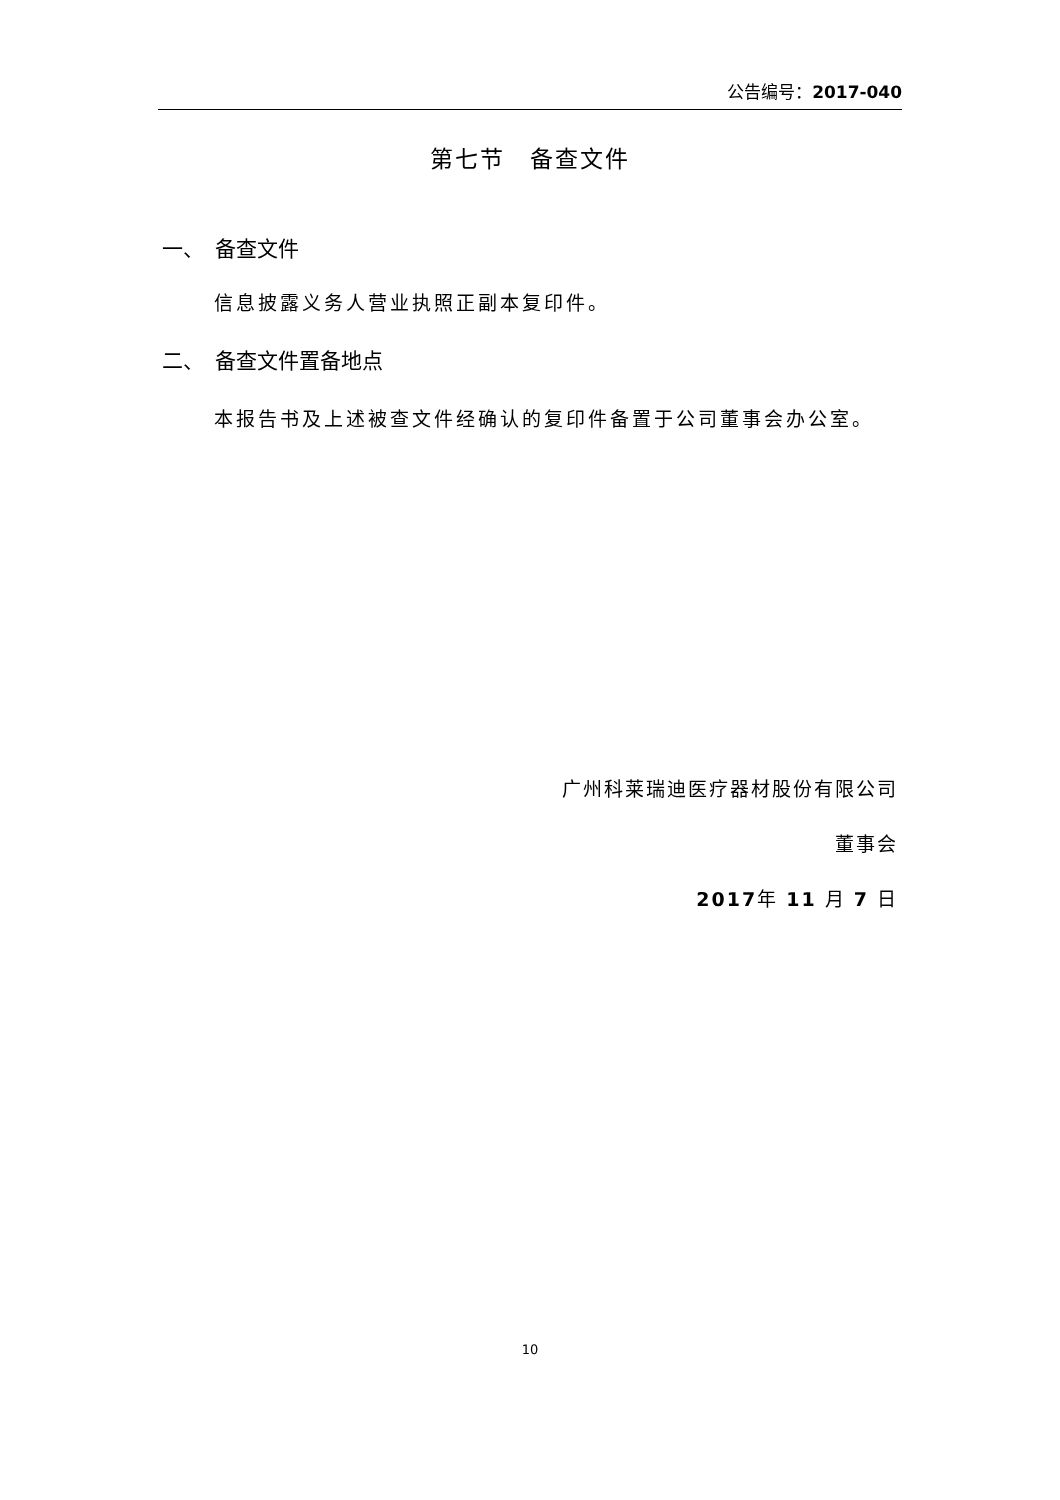公告编号：2017-040
第七节　备查文件
一、　备查文件
信息披露义务人营业执照正副本复印件。
二、　备查文件置备地点
本报告书及上述被查文件经确认的复印件备置于公司董事会办公室。
广州科莱瑞迪医疗器材股份有限公司
董事会
2017年 11 月 7 日
10